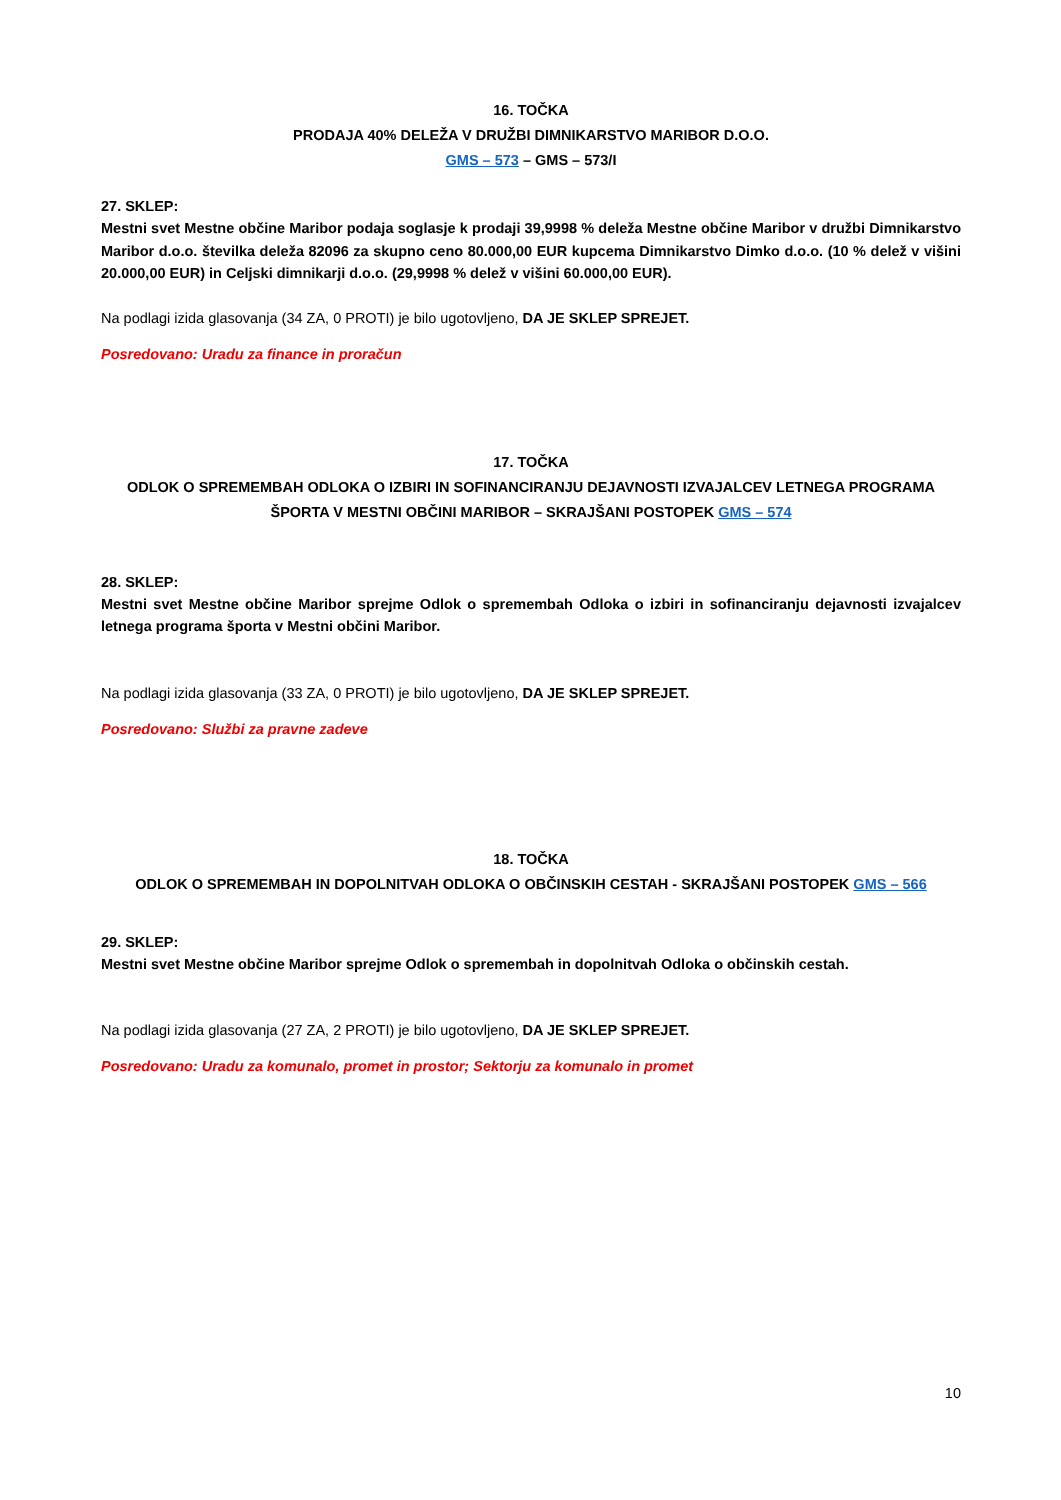16. TOČKA
PRODAJA 40% DELEŽA V DRUŽBI DIMNIKARSTVO MARIBOR D.O.O.
GMS – 573 – GMS – 573/I
27. SKLEP:
Mestni svet Mestne občine Maribor podaja soglasje k prodaji 39,9998 % deleža Mestne občine Maribor v družbi Dimnikarstvo Maribor d.o.o. številka deleža 82096 za skupno ceno 80.000,00 EUR kupcema Dimnikarstvo Dimko d.o.o. (10 % delež v višini 20.000,00 EUR) in Celjski dimnikarji d.o.o. (29,9998 % delež v višini 60.000,00 EUR).
Na podlagi izida glasovanja (34 ZA, 0 PROTI) je bilo ugotovljeno, DA JE SKLEP SPREJET.
Posredovano: Uradu za finance in proračun
17. TOČKA
ODLOK O SPREMEMBAH ODLOKA O IZBIRI IN SOFINANCIRANJU DEJAVNOSTI IZVAJALCEV LETNEGA PROGRAMA ŠPORTA V MESTNI OBČINI MARIBOR – SKRAJŠANI POSTOPEK GMS – 574
28. SKLEP:
Mestni svet Mestne občine Maribor sprejme Odlok o spremembah Odloka o izbiri in sofinanciranju dejavnosti izvajalcev letnega programa športa v Mestni občini Maribor.
Na podlagi izida glasovanja (33 ZA, 0 PROTI) je bilo ugotovljeno, DA JE SKLEP SPREJET.
Posredovano: Službi za pravne zadeve
18. TOČKA
ODLOK O SPREMEMBAH IN DOPOLNITVAH ODLOKA O OBČINSKIH CESTAH - SKRAJŠANI POSTOPEK GMS – 566
29. SKLEP:
Mestni svet Mestne občine Maribor sprejme Odlok o spremembah in dopolnitvah Odloka o občinskih cestah.
Na podlagi izida glasovanja (27 ZA, 2 PROTI) je bilo ugotovljeno, DA JE SKLEP SPREJET.
Posredovano: Uradu za komunalo, promet in prostor; Sektorju za komunalo in promet
10